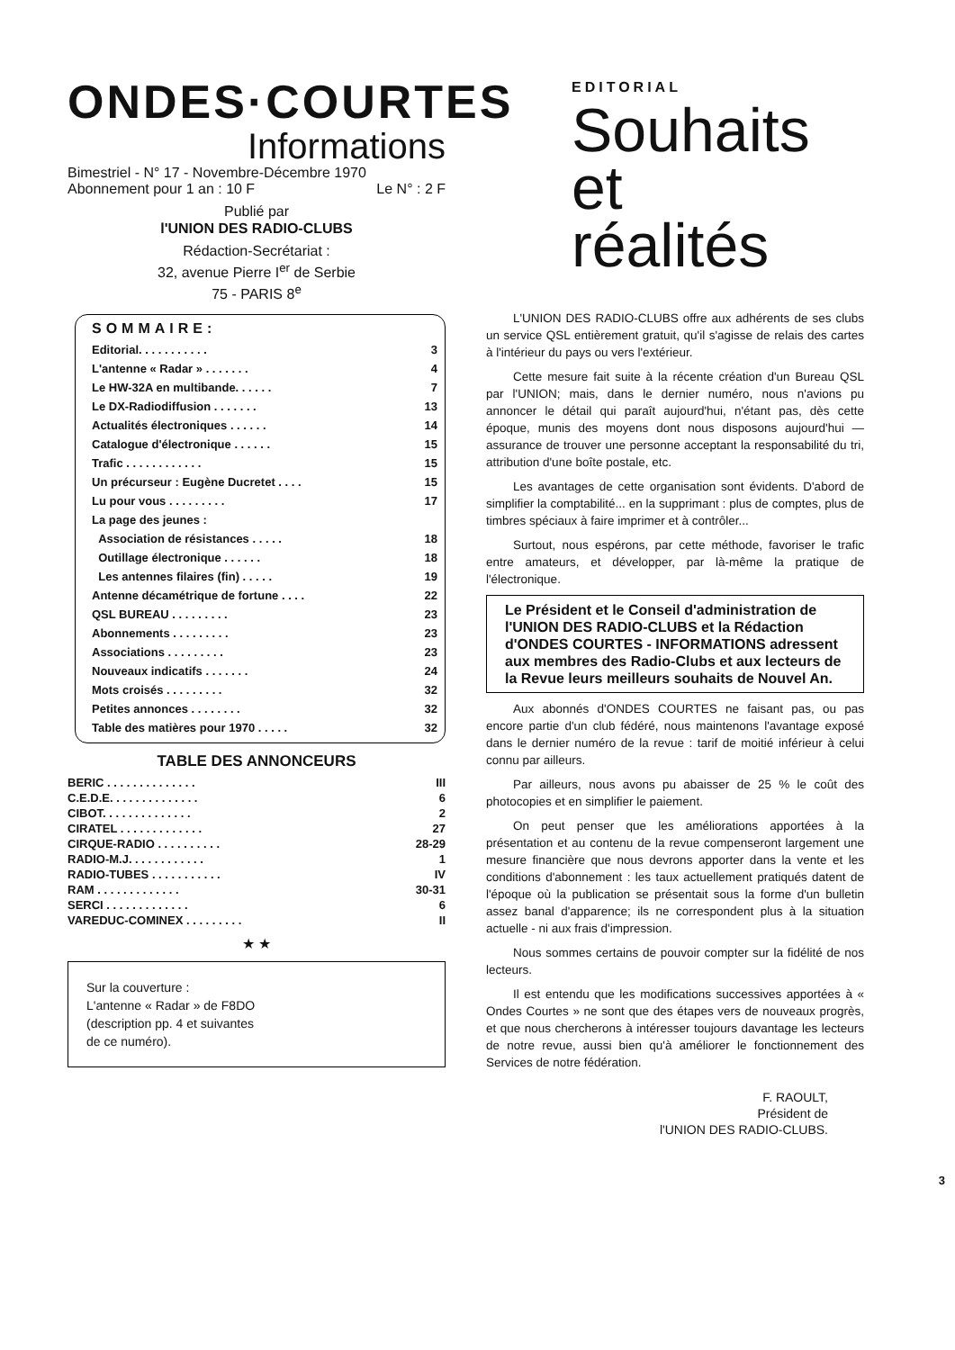ONDES·COURTES
Informations
Bimestriel - N° 17 - Novembre-Décembre 1970
Abonnement pour 1 an : 10 F Le N° : 2 F
Publié par
l'UNION DES RADIO-CLUBS
Rédaction-Secrétariat :
32, avenue Pierre I<sup>er</sup> de Serbie
75 - PARIS 8<sup>e</sup>
SOMMAIRE:
| Editorial. . . . . . . . . . . | 3 |
| L'antenne « Radar » . . . . . . . | 4 |
| Le HW-32A en multibande. . . . . . | 7 |
| Le DX-Radiodiffusion . . . . . . . | 13 |
| Actualités électroniques . . . . . . | 14 |
| Catalogue d'électronique . . . . . . | 15 |
| Trafic . . . . . . . . . . . . | 15 |
| Un précurseur : Eugène Ducretet . . . . | 15 |
| Lu pour vous . . . . . . . . . | 17 |
| La page des jeunes : | |
| Association de résistances . . . . . | 18 |
| Outillage électronique . . . . . . | 18 |
| Les antennes filaires (fin) . . . . . | 19 |
| Antenne décamétrique de fortune . . . . | 22 |
| QSL BUREAU . . . . . . . . . | 23 |
| Abonnements . . . . . . . . . | 23 |
| Associations . . . . . . . . . | 23 |
| Nouveaux indicatifs . . . . . . . | 24 |
| Mots croisés . . . . . . . . . | 32 |
| Petites annonces . . . . . . . . | 32 |
| Table des matières pour 1970 . . . . . | 32 |
TABLE DES ANNONCEURS
| BERIC . . . . . . . . . . . . . . | III |
| C.E.D.E. . . . . . . . . . . . . . | 6 |
| CIBOT. . . . . . . . . . . . . . | 2 |
| CIRATEL . . . . . . . . . . . . . | 27 |
| CIRQUE-RADIO . . . . . . . . . . | 28-29 |
| RADIO-M.J. . . . . . . . . . . . | 1 |
| RADIO-TUBES . . . . . . . . . . . | IV |
| RAM . . . . . . . . . . . . . | 30-31 |
| SERCI . . . . . . . . . . . . . | 6 |
| VAREDUC-COMINEX . . . . . . . . . | II |
★ ★
Sur la couverture :
L'antenne « Radar » de F8DO
(description pp. 4 et suivantes
de ce numéro).
EDITORIAL
Souhaits
et
réalités
L'UNION DES RADIO-CLUBS offre aux adhérents de ses clubs un service QSL entièrement gratuit, qu'il s'agisse de relais des cartes à l'intérieur du pays ou vers l'extérieur.
Cette mesure fait suite à la récente création d'un Bureau QSL par l'UNION; mais, dans le dernier numéro, nous n'avions pu annoncer le détail qui paraît aujourd'hui, n'étant pas, dès cette époque, munis des moyens dont nous disposons aujourd'hui — assurance de trouver une personne acceptant la responsabilité du tri, attribution d'une boîte postale, etc.
Les avantages de cette organisation sont évidents. D'abord de simplifier la comptabilité... en la supprimant : plus de comptes, plus de timbres spéciaux à faire imprimer et à contrôler...
Surtout, nous espérons, par cette méthode, favoriser le trafic entre amateurs, et développer, par là-même la pratique de l'électronique.
Le Président et le Conseil d'administration de l'UNION DES RADIO-CLUBS et la Rédaction d'ONDES COURTES - INFORMATIONS adressent aux membres des Radio-Clubs et aux lecteurs de la Revue leurs meilleurs souhaits de Nouvel An.
Aux abonnés d'ONDES COURTES ne faisant pas, ou pas encore partie d'un club fédéré, nous maintenons l'avantage exposé dans le dernier numéro de la revue : tarif de moitié inférieur à celui connu par ailleurs.
Par ailleurs, nous avons pu abaisser de 25 % le coût des photocopies et en simplifier le paiement.
On peut penser que les améliorations apportées à la présentation et au contenu de la revue compenseront largement une mesure financière que nous devrons apporter dans la vente et les conditions d'abonnement : les taux actuellement pratiqués datent de l'époque où la publication se présentait sous la forme d'un bulletin assez banal d'apparence; ils ne correspondent plus à la situation actuelle - ni aux frais d'impression.
Nous sommes certains de pouvoir compter sur la fidélité de nos lecteurs.
Il est entendu que les modifications successives apportées à « Ondes Courtes » ne sont que des étapes vers de nouveaux progrès, et que nous chercherons à intéresser toujours davantage les lecteurs de notre revue, aussi bien qu'à améliorer le fonctionnement des Services de notre fédération.
F. RAOULT,
Président de
l'UNION DES RADIO-CLUBS.
3